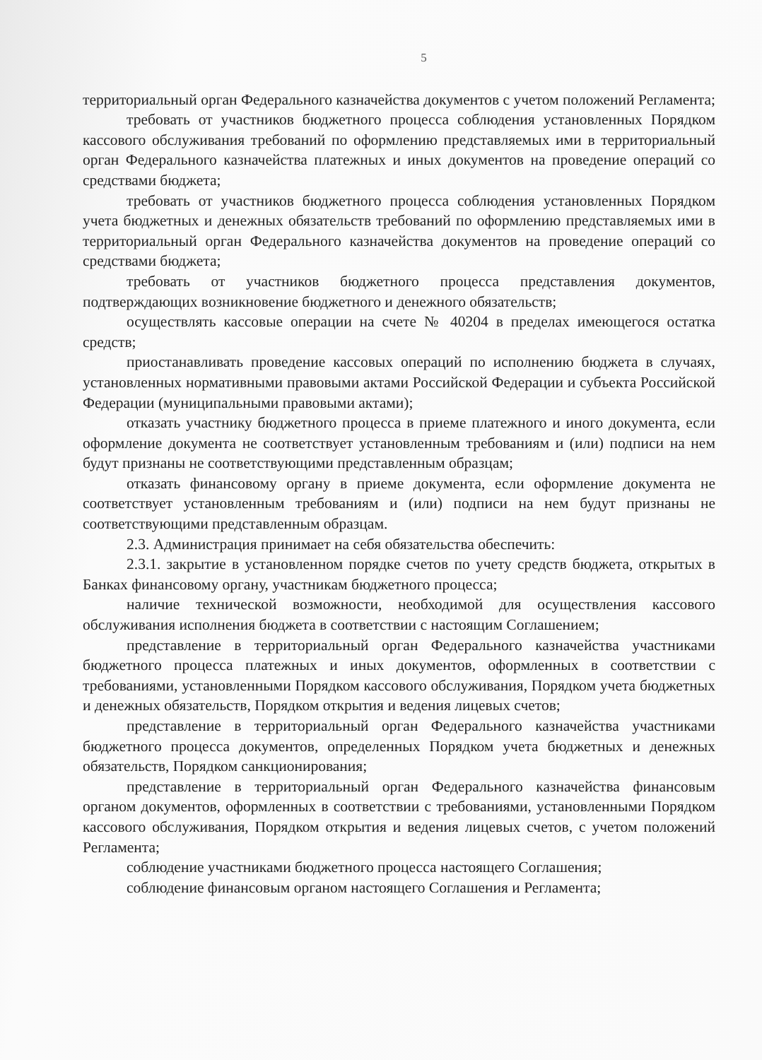5
территориальный орган Федерального казначейства документов с учетом положений Регламента;
требовать от участников бюджетного процесса соблюдения установленных Порядком кассового обслуживания требований по оформлению представляемых ими в территориальный орган Федерального казначейства платежных и иных документов на проведение операций со средствами бюджета;
требовать от участников бюджетного процесса соблюдения установленных Порядком учета бюджетных и денежных обязательств требований по оформлению представляемых ими в территориальный орган Федерального казначейства документов на проведение операций со средствами бюджета;
требовать от участников бюджетного процесса представления документов, подтверждающих возникновение бюджетного и денежного обязательств;
осуществлять кассовые операции на счете № 40204 в пределах имеющегося остатка средств;
приостанавливать проведение кассовых операций по исполнению бюджета в случаях, установленных нормативными правовыми актами Российской Федерации и субъекта Российской Федерации (муниципальными правовыми актами);
отказать участнику бюджетного процесса в приеме платежного и иного документа, если оформление документа не соответствует установленным требованиям и (или) подписи на нем будут признаны не соответствующими представленным образцам;
отказать финансовому органу в приеме документа, если оформление документа не соответствует установленным требованиям и (или) подписи на нем будут признаны не соответствующими представленным образцам.
2.3. Администрация принимает на себя обязательства обеспечить:
2.3.1. закрытие в установленном порядке счетов по учету средств бюджета, открытых в Банках финансовому органу, участникам бюджетного процесса;
наличие технической возможности, необходимой для осуществления кассового обслуживания исполнения бюджета в соответствии с настоящим Соглашением;
представление в территориальный орган Федерального казначейства участниками бюджетного процесса платежных и иных документов, оформленных в соответствии с требованиями, установленными Порядком кассового обслуживания, Порядком учета бюджетных и денежных обязательств, Порядком открытия и ведения лицевых счетов;
представление в территориальный орган Федерального казначейства участниками бюджетного процесса документов, определенных Порядком учета бюджетных и денежных обязательств, Порядком санкционирования;
представление в территориальный орган Федерального казначейства финансовым органом документов, оформленных в соответствии с требованиями, установленными Порядком кассового обслуживания, Порядком открытия и ведения лицевых счетов, с учетом положений Регламента;
соблюдение участниками бюджетного процесса настоящего Соглашения;
соблюдение финансовым органом настоящего Соглашения и Регламента;